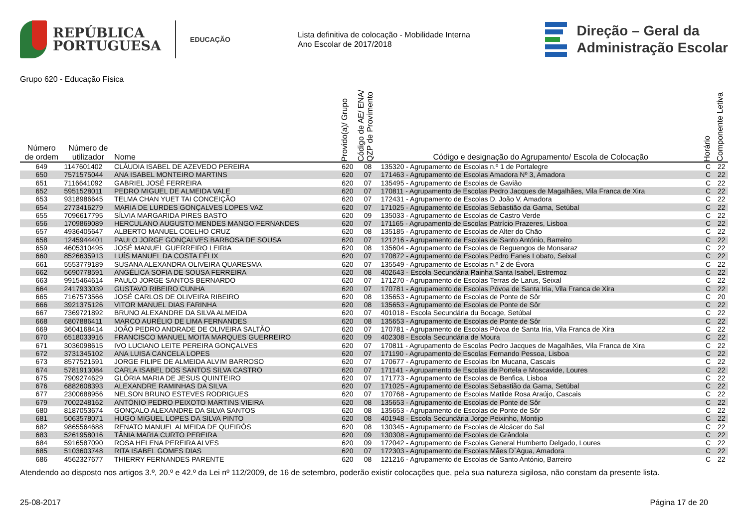REPÚBLICA
PORTUGUESA
EDUCAÇÃO
Lista definitiva de colocação - Mobilidade Interna
Ano Escolar de 2017/2018
Direção – Geral da
Administração Escolar
Grupo 620 - Educação Física
| Número de ordem | Número de utilizador | Nome | Provido(a)/ Grupo | Código de AE/ ENA/ QZP de Provimento | Código e designação do Agrupamento/ Escola de Colocação | Horário | Componente Letiva |
| --- | --- | --- | --- | --- | --- | --- | --- |
| 649 | 1147601402 | CLÁUDIA ISABEL DE AZEVEDO PEREIRA | 620 | 08 | 135320 - Agrupamento de Escolas n.º 1 de Portalegre | C | 22 |
| 650 | 7571575044 | ANA ISABEL MONTEIRO MARTINS | 620 | 07 | 171463 - Agrupamento de Escolas Amadora Nº 3, Amadora | C | 22 |
| 651 | 7116641092 | GABRIEL JOSÉ FERREIRA | 620 | 07 | 135495 - Agrupamento de Escolas de Gavião | C | 22 |
| 652 | 5951528011 | PEDRO MIGUEL DE ALMEIDA VALE | 620 | 07 | 170811 - Agrupamento de Escolas Pedro Jacques de Magalhães, Vila Franca de Xira | C | 22 |
| 653 | 9318986645 | TELMA CHAN YUET TAI CONCEIÇÃO | 620 | 07 | 172431 - Agrupamento de Escolas D. João V, Amadora | C | 22 |
| 654 | 2773416279 | MARIA DE LURDES GONÇALVES LOPES VAZ | 620 | 07 | 171025 - Agrupamento de Escolas Sebastião da Gama, Setúbal | C | 22 |
| 655 | 7096617795 | SÍLVIA MARGARIDA PIRES BASTO | 620 | 09 | 135033 - Agrupamento de Escolas de Castro Verde | C | 22 |
| 656 | 1709869089 | HERCULANO AUGUSTO MENDES MANGO FERNANDES | 620 | 07 | 171165 - Agrupamento de Escolas Patrício Prazeres, Lisboa | C | 22 |
| 657 | 4936405647 | ALBERTO MANUEL COELHO CRUZ | 620 | 08 | 135185 - Agrupamento de Escolas de Alter do Chão | C | 22 |
| 658 | 1245944401 | PAULO JORGE GONÇALVES BARBOSA DE SOUSA | 620 | 07 | 121216 - Agrupamento de Escolas de Santo António, Barreiro | C | 22 |
| 659 | 4605310495 | JOSÉ MANUEL GUERREIRO LEIRIA | 620 | 08 | 135604 - Agrupamento de Escolas de Reguengos de Monsaraz | C | 22 |
| 660 | 8526635913 | LUÍS MANUEL DA COSTA FÉLIX | 620 | 07 | 170872 - Agrupamento de Escolas Pedro Eanes Lobato, Seixal | C | 22 |
| 661 | 5553779189 | SUSANA ALEXANDRA OLIVEIRA QUARESMA | 620 | 07 | 135549 - Agrupamento de Escolas n.º 2 de Évora | C | 22 |
| 662 | 5690778591 | ANGÉLICA SOFIA DE SOUSA FERREIRA | 620 | 08 | 402643 - Escola Secundária Rainha Santa Isabel, Estremoz | C | 22 |
| 663 | 9915464614 | PAULO JORGE SANTOS BERNARDO | 620 | 07 | 171270 - Agrupamento de Escolas Terras de Larus, Seixal | C | 22 |
| 664 | 2417933039 | GUSTAVO RIBEIRO CUNHA | 620 | 07 | 170781 - Agrupamento de Escolas Póvoa de Santa Iria, Vila Franca de Xira | C | 22 |
| 665 | 7167573566 | JOSÉ CARLOS DE OLIVEIRA RIBEIRO | 620 | 08 | 135653 - Agrupamento de Escolas de Ponte de Sôr | C | 20 |
| 666 | 3921375126 | VITOR MANUEL DIAS FARINHA | 620 | 08 | 135653 - Agrupamento de Escolas de Ponte de Sôr | C | 22 |
| 667 | 7369721892 | BRUNO ALEXANDRE DA SILVA ALMEIDA | 620 | 07 | 401018 - Escola Secundária du Bocage, Setúbal | C | 22 |
| 668 | 6807886411 | MARCO AURÉLIO DE LIMA FERNANDES | 620 | 08 | 135653 - Agrupamento de Escolas de Ponte de Sôr | C | 22 |
| 669 | 3604168414 | JOÃO PEDRO ANDRADE DE OLIVEIRA SALTÃO | 620 | 07 | 170781 - Agrupamento de Escolas Póvoa de Santa Iria, Vila Franca de Xira | C | 22 |
| 670 | 6518033916 | FRANCISCO MANUEL MOITA MARQUES GUERREIRO | 620 | 09 | 402308 - Escola Secundária de Moura | C | 22 |
| 671 | 3036098615 | IVO LUCIANO LEITE PEREIRA GONÇALVES | 620 | 07 | 170811 - Agrupamento de Escolas Pedro Jacques de Magalhães, Vila Franca de Xira | C | 22 |
| 672 | 3731345102 | ANA LUISA CANCELA LOPES | 620 | 07 | 171190 - Agrupamento de Escolas Fernando Pessoa, Lisboa | C | 22 |
| 673 | 8577521591 | JORGE FILIPE DE ALMEIDA ALVIM BARROSO | 620 | 07 | 170677 - Agrupamento de Escolas Ibn Mucana, Cascais | C | 22 |
| 674 | 5781913084 | CARLA ISABEL DOS SANTOS SILVA CASTRO | 620 | 07 | 171141 - Agrupamento de Escolas de Portela e Moscavide, Loures | C | 22 |
| 675 | 7909274629 | GLÓRIA MARIA DE JESUS QUINTEIRO | 620 | 07 | 171773 - Agrupamento de Escolas de Benfica, Lisboa | C | 22 |
| 676 | 6882608393 | ALEXANDRE RAMINHAS DA SILVA | 620 | 07 | 171025 - Agrupamento de Escolas Sebastião da Gama, Setúbal | C | 22 |
| 677 | 2300688956 | NELSON BRUNO ESTEVES RODRIGUES | 620 | 07 | 170768 - Agrupamento de Escolas Matilde Rosa Araújo, Cascais | C | 22 |
| 679 | 7002248162 | ANTÓNIO PEDRO PEIXOTO MARTINS VIEIRA | 620 | 08 | 135653 - Agrupamento de Escolas de Ponte de Sôr | C | 22 |
| 680 | 8187053674 | GONÇALO ALEXANDRE DA SILVA SANTOS | 620 | 08 | 135653 - Agrupamento de Escolas de Ponte de Sôr | C | 22 |
| 681 | 5063578071 | HUGO MIGUEL LOPES DA SILVA PINTO | 620 | 08 | 401948 - Escola Secundária Jorge Peixinho, Montijo | C | 22 |
| 682 | 9865564688 | RENATO MANUEL ALMEIDA DE QUEIRÓS | 620 | 08 | 130345 - Agrupamento de Escolas de Alcácer do Sal | C | 22 |
| 683 | 5261958016 | TÂNIA MARIA CURTO PEREIRA | 620 | 09 | 130308 - Agrupamento de Escolas de Grândola | C | 22 |
| 684 | 5916587090 | ROSA HELENA PEREIRA ALVES | 620 | 09 | 172042 - Agrupamento de Escolas General Humberto Delgado, Loures | C | 22 |
| 685 | 5103603748 | RITA ISABEL GOMES DIAS | 620 | 07 | 172303 - Agrupamento de Escolas Mães D´Agua, Amadora | C | 22 |
| 686 | 4562327677 | THIERRY FERNANDES PARENTE | 620 | 08 | 121216 - Agrupamento de Escolas de Santo António, Barreiro | C | 22 |
Atendendo ao disposto nos artigos 3.º, 20.º e 42.º da Lei nº 112/2009, de 16 de setembro, poderão existir colocações que, pela sua natureza sigilosa, não constam da presente lista.
25-08-2017 Página 17 de 20